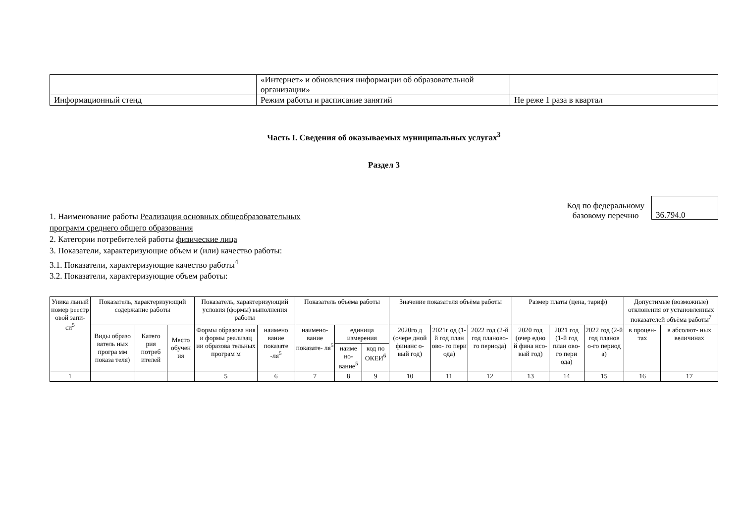| | «Интернет» и обновления информации об образовательной организации» | |
| Информационный стенд | Режим работы и расписание занятий | Не реже 1 раза в квартал |
Часть I. Сведения об оказываемых муниципальных услугах<sup>3</sup>
Раздел 3
1. Наименование работы Реализация основных общеобразовательных
программ среднего общего образования
2. Категории потребителей работы физические лица
3. Показатели, характеризующие объем и (или) качество работы:
3.1. Показатели, характеризующие качество работы<sup>4</sup>
3.2. Показатели, характеризующие объем работы:
Код по федеральному
базовому перечню
36.794.0
| Уника льный номер реестр овой запи- си<sup>5</sup> | Показатель, характеризующий содержание работы | | | Показатель, характеризующий условия (формы) выполнения работы | | Показатель объёма работы | | | Значение показателя объёма работы | | | Размер платы (цена, тариф) | | | Допустимые (возможные) отклонения от установленных показателей объёма работы<sup>7</sup> | |
| --- | --- | --- | --- | --- | --- | --- | --- | --- | --- | --- | --- | --- | --- | --- | --- | --- |
| | Виды образо ватель ных програ мм показа теля) | Катего рия потреб ителей | Место обучен ия | Формы образова ния и формы реализац ии образова тельных програм м | наимено вание показате -ля<sup>5</sup> | наимено- вание показате- ля<sup>5</sup> | единица измерения | | 2020го д (очере дной финанс о-вый год) | 2021г од (1-й год план ово- го пери ода) | 2022 год (2-й год планово- го периода) | 2020 год (очер едно й фина нсо- вый год) | 2021 год (1-й год план ово- го пери ода) | 2022 год (2-й год планов о-го период а) | в процен- тах | в абсолют- ных величинах |
| | | | | | | | наиме но- вание<sup>5</sup> | код по ОКЕИ<sup>6</sup> | | | | | | | | |
| 1 | | | | 5 | 6 | 7 | 8 | 9 | 10 | 11 | 12 | 13 | 14 | 15 | 16 | 17 |